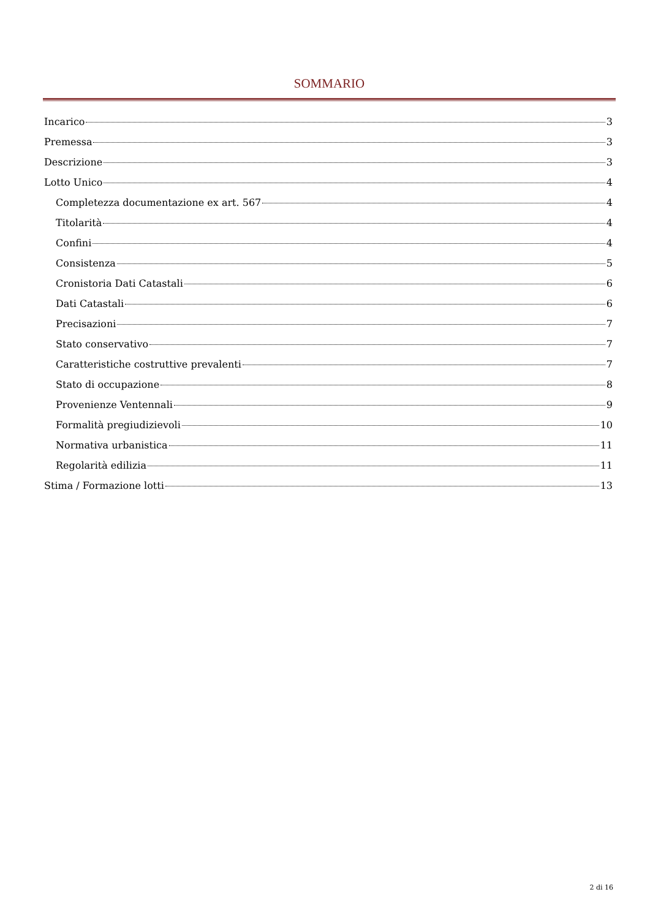SOMMARIO
Incarico 3
Premessa 3
Descrizione 3
Lotto Unico 4
Completezza documentazione ex art. 567 4
Titolarità 4
Confini 4
Consistenza 5
Cronistoria Dati Catastali 6
Dati Catastali 6
Precisazioni 7
Stato conservativo 7
Caratteristiche costruttive prevalenti 7
Stato di occupazione 8
Provenienze Ventennali 9
Formalità pregiudizievoli 10
Normativa urbanistica 11
Regolarità edilizia 11
Stima / Formazione lotti 13
2 di 16